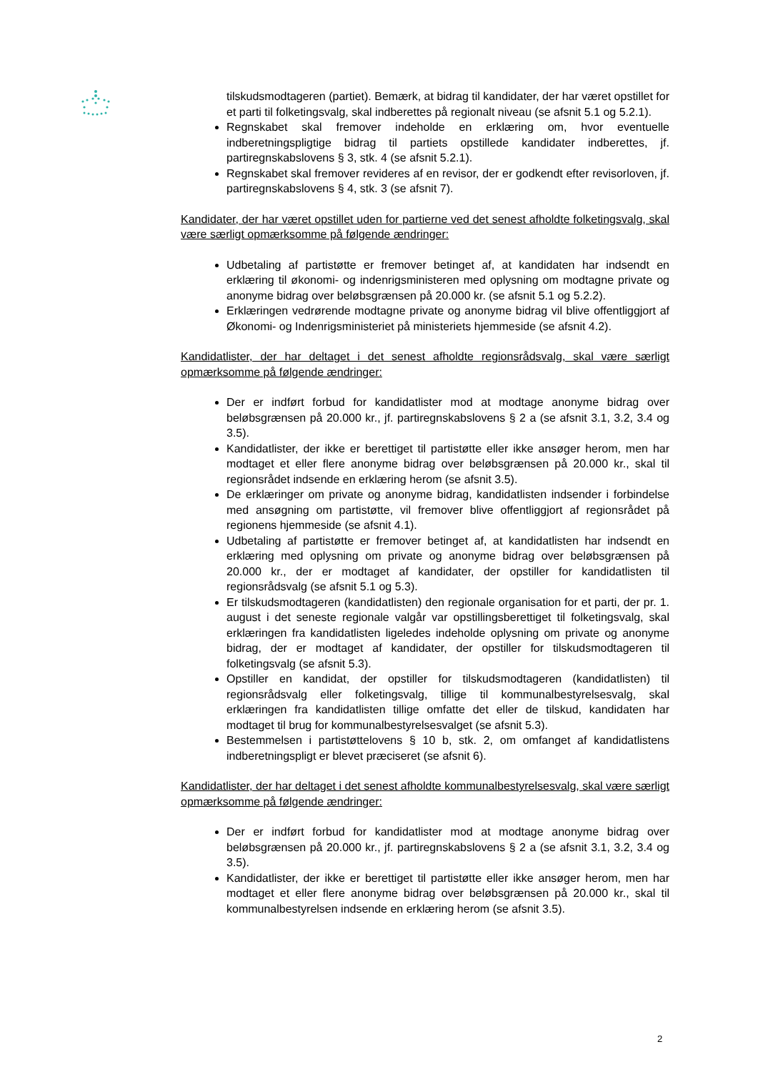tilskudsmodtageren (partiet). Bemærk, at bidrag til kandidater, der har været opstillet for et parti til folketingsvalg, skal indberettes på regionalt niveau (se afsnit 5.1 og 5.2.1).
Regnskabet skal fremover indeholde en erklæring om, hvor eventuelle indberetningspligtige bidrag til partiets opstillede kandidater indberettes, jf. partiregnskabslovens § 3, stk. 4 (se afsnit 5.2.1).
Regnskabet skal fremover revideres af en revisor, der er godkendt efter revisorloven, jf. partiregnskabslovens § 4, stk. 3 (se afsnit 7).
Kandidater, der har været opstillet uden for partierne ved det senest afholdte folketingsvalg, skal være særligt opmærksomme på følgende ændringer:
Udbetaling af partistøtte er fremover betinget af, at kandidaten har indsendt en erklæring til økonomi- og indenrigsministeren med oplysning om modtagne private og anonyme bidrag over beløbsgrænsen på 20.000 kr. (se afsnit 5.1 og 5.2.2).
Erklæringen vedrørende modtagne private og anonyme bidrag vil blive offentliggjort af Økonomi- og Indenrigsministeriet på ministeriets hjemmeside (se afsnit 4.2).
Kandidatlister, der har deltaget i det senest afholdte regionsrådsvalg, skal være særligt opmærksomme på følgende ændringer:
Der er indført forbud for kandidatlister mod at modtage anonyme bidrag over beløbsgrænsen på 20.000 kr., jf. partiregnskabslovens § 2 a (se afsnit 3.1, 3.2, 3.4 og 3.5).
Kandidatlister, der ikke er berettiget til partistøtte eller ikke ansøger herom, men har modtaget et eller flere anonyme bidrag over beløbsgrænsen på 20.000 kr., skal til regionsrådet indsende en erklæring herom (se afsnit 3.5).
De erklæringer om private og anonyme bidrag, kandidatlisten indsender i forbindelse med ansøgning om partistøtte, vil fremover blive offentliggjort af regionsrådet på regionens hjemmeside (se afsnit 4.1).
Udbetaling af partistøtte er fremover betinget af, at kandidatlisten har indsendt en erklæring med oplysning om private og anonyme bidrag over beløbsgrænsen på 20.000 kr., der er modtaget af kandidater, der opstiller for kandidatlisten til regionsrådsvalg (se afsnit 5.1 og 5.3).
Er tilskudsmodtageren (kandidatlisten) den regionale organisation for et parti, der pr. 1. august i det seneste regionale valgår var opstillingsberettiget til folketingsvalg, skal erklæringen fra kandidatlisten ligeledes indeholde oplysning om private og anonyme bidrag, der er modtaget af kandidater, der opstiller for tilskudsmodtageren til folketingsvalg (se afsnit 5.3).
Opstiller en kandidat, der opstiller for tilskudsmodtageren (kandidatlisten) til regionsrådsvalg eller folketingsvalg, tillige til kommunalbestyrelsesvalg, skal erklæringen fra kandidatlisten tillige omfatte det eller de tilskud, kandidaten har modtaget til brug for kommunalbestyrelsesvalget (se afsnit 5.3).
Bestemmelsen i partistøttelovens § 10 b, stk. 2, om omfanget af kandidatlistens indberetningspligt er blevet præciseret (se afsnit 6).
Kandidatlister, der har deltaget i det senest afholdte kommunalbestyrelsesvalg, skal være særligt opmærksomme på følgende ændringer:
Der er indført forbud for kandidatlister mod at modtage anonyme bidrag over beløbsgrænsen på 20.000 kr., jf. partiregnskabslovens § 2 a (se afsnit 3.1, 3.2, 3.4 og 3.5).
Kandidatlister, der ikke er berettiget til partistøtte eller ikke ansøger herom, men har modtaget et eller flere anonyme bidrag over beløbsgrænsen på 20.000 kr., skal til kommunalbestyrelsen indsende en erklæring herom (se afsnit 3.5).
2